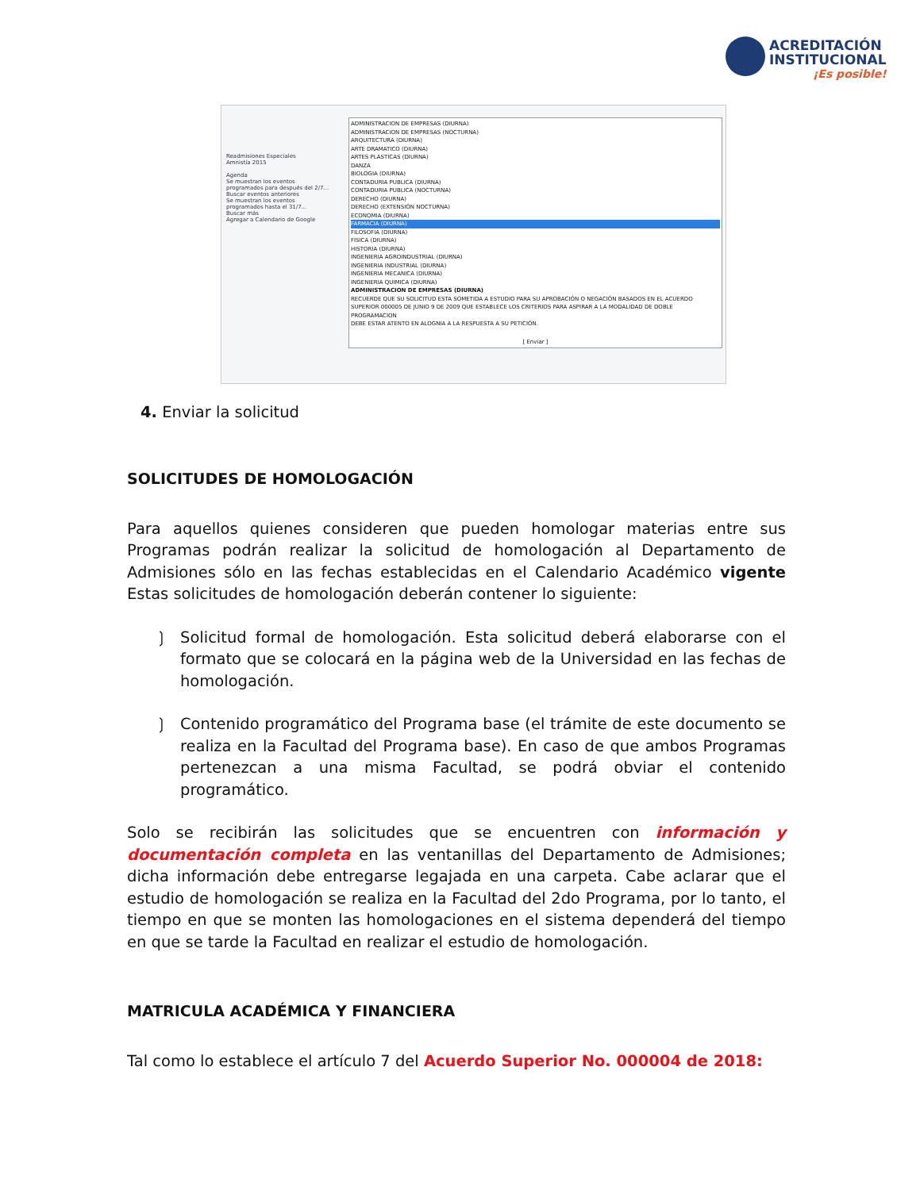ACREDITACIÓN
INSTITUCIONAL
¡Es posible!
Readmisiones Especiales
Amnistía 2015
Agenda
Se muestran los eventos programados para después del 2/7...
Buscar eventos anteriores
Se muestran los eventos programados hasta el 31/7...
Buscar más
Agregar a Calendario de Google
ADMINISTRACION DE EMPRESAS (DIURNA)
ADMINISTRACION DE EMPRESAS (NOCTURNA)
ARQUITECTURA (DIURNA)
ARTE DRAMATICO (DIURNA)
ARTES PLASTICAS (DIURNA)
DANZA
BIOLOGIA (DIURNA)
CONTADURIA PUBLICA (DIURNA)
CONTADURIA PUBLICA (NOCTURNA)
DERECHO (DIURNA)
DERECHO (EXTENSIÓN NOCTURNA)
ECONOMIA (DIURNA)
FARMACIA (DIURNA)
FILOSOFIA (DIURNA)
FISICA (DIURNA)
HISTORIA (DIURNA)
INGENIERIA AGROINDUSTRIAL (DIURNA)
INGENIERIA INDUSTRIAL (DIURNA)
INGENIERIA MECANICA (DIURNA)
INGENIERIA QUIMICA (DIURNA)
ADMINISTRACION DE EMPRESAS (DIURNA)
RECUERDE QUE SU SOLICITUD ESTA SOMETIDA A ESTUDIO PARA SU APROBACIÓN O NEGACIÓN BASADOS EN EL ACUERDO SUPERIOR 000005 DE JUNIO 9 DE 2009 QUE ESTABLECE LOS CRITERIOS PARA ASPIRAR A LA MODALIDAD DE DOBLE PROGRAMACION
DEBE ESTAR ATENTO EN ALOGNIA A LA RESPUESTA A SU PETICIÓN.
[ Enviar ]
4. Enviar la solicitud
SOLICITUDES DE HOMOLOGACIÓN
Para aquellos quienes consideren que pueden homologar materias entre sus Programas podrán realizar la solicitud de homologación al Departamento de Admisiones sólo en las fechas establecidas en el Calendario Académico vigente Estas solicitudes de homologación deberán contener lo siguiente:
❳ Solicitud formal de homologación. Esta solicitud deberá elaborarse con el formato que se colocará en la página web de la Universidad en las fechas de homologación.
❳ Contenido programático del Programa base (el trámite de este documento se realiza en la Facultad del Programa base). En caso de que ambos Programas pertenezcan a una misma Facultad, se podrá obviar el contenido programático.
Solo se recibirán las solicitudes que se encuentren con información y documentación completa en las ventanillas del Departamento de Admisiones; dicha información debe entregarse legajada en una carpeta. Cabe aclarar que el estudio de homologación se realiza en la Facultad del 2do Programa, por lo tanto, el tiempo en que se monten las homologaciones en el sistema dependerá del tiempo en que se tarde la Facultad en realizar el estudio de homologación.
MATRICULA ACADÉMICA Y FINANCIERA
Tal como lo establece el artículo 7 del Acuerdo Superior No. 000004 de 2018: